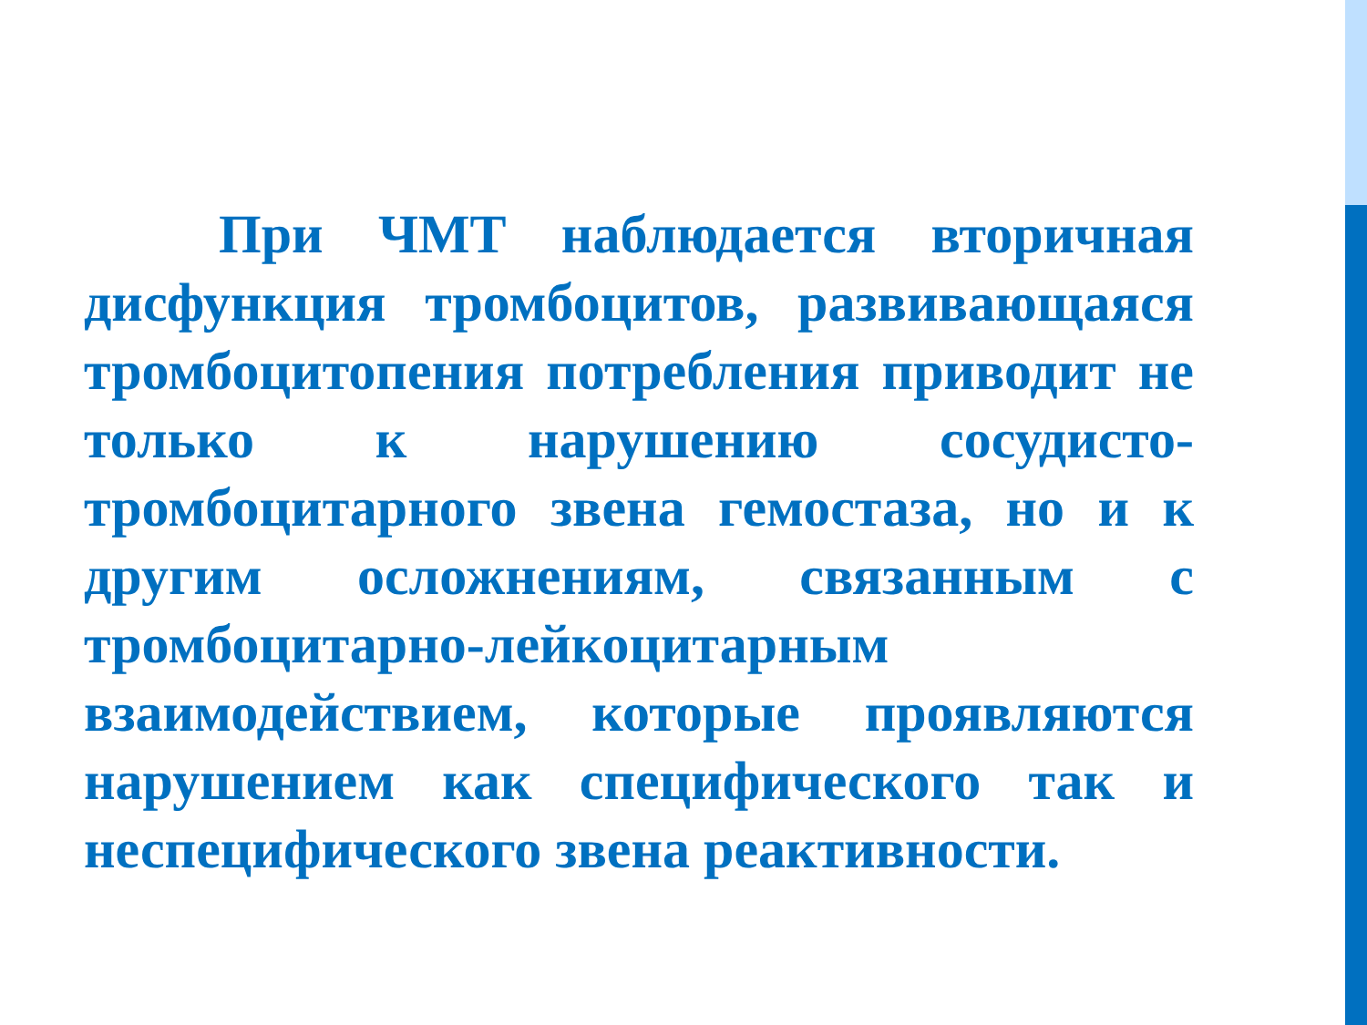При ЧМТ наблюдается вторичная дисфункция тромбоцитов, развивающаяся тромбоцитопения потребления приводит не только к нарушению сосудисто-тромбоцитарного звена гемостаза, но и к другим осложнениям, связанным с тромбоцитарно-лейкоцитарным взаимодействием, которые проявляются нарушением как специфического так и неспецифического звена реактивности.